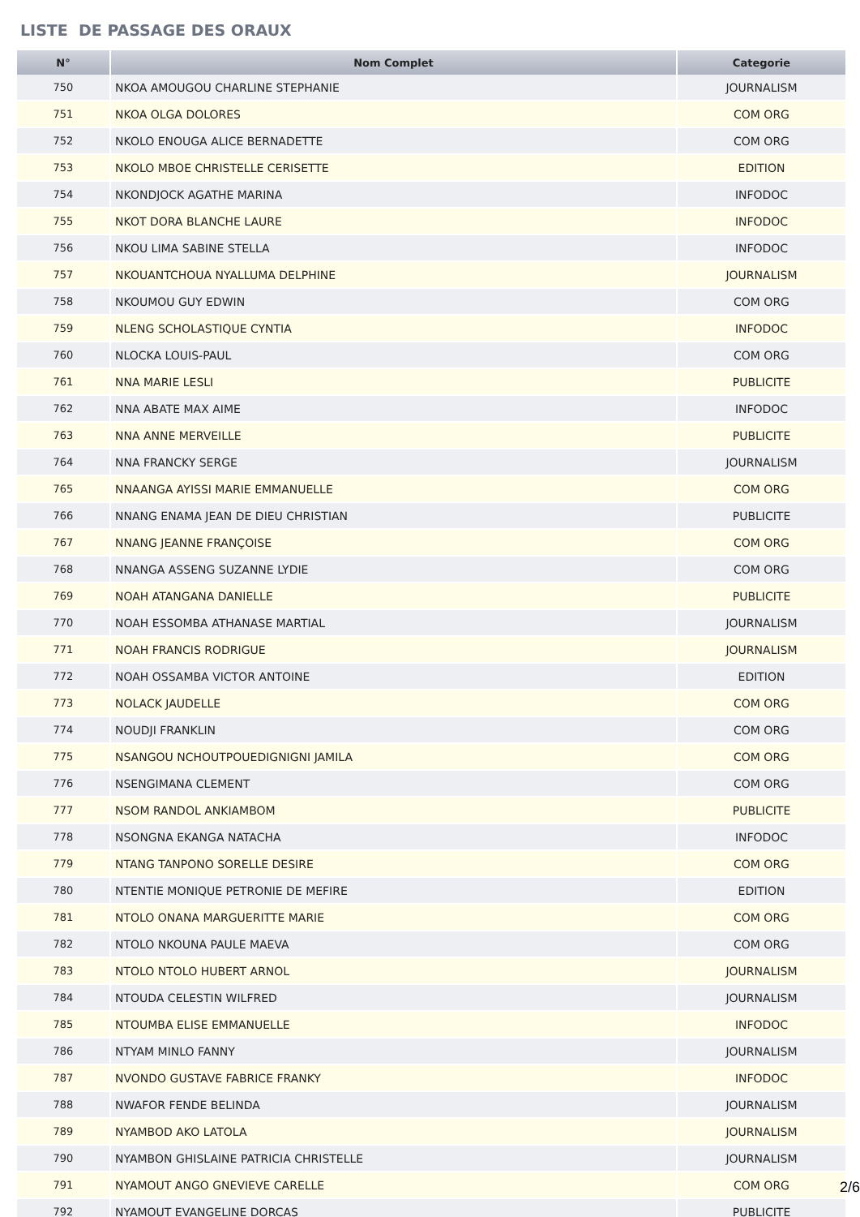LISTE DE PASSAGE DES ORAUX
| N° | Nom Complet | Categorie |
| --- | --- | --- |
| 750 | NKOA AMOUGOU CHARLINE STEPHANIE | JOURNALISM |
| 751 | NKOA OLGA DOLORES | COM ORG |
| 752 | NKOLO ENOUGA ALICE BERNADETTE | COM ORG |
| 753 | NKOLO MBOE CHRISTELLE CERISETTE | EDITION |
| 754 | NKONDJOCK AGATHE MARINA | INFODOC |
| 755 | NKOT DORA BLANCHE LAURE | INFODOC |
| 756 | NKOU LIMA SABINE STELLA | INFODOC |
| 757 | NKOUANTCHOUA NYALLUMA DELPHINE | JOURNALISM |
| 758 | NKOUMOU GUY EDWIN | COM ORG |
| 759 | NLENG SCHOLASTIQUE CYNTIA | INFODOC |
| 760 | NLOCKA LOUIS-PAUL | COM ORG |
| 761 | NNA MARIE LESLI | PUBLICITE |
| 762 | NNA ABATE MAX AIME | INFODOC |
| 763 | NNA ANNE MERVEILLE | PUBLICITE |
| 764 | NNA FRANCKY SERGE | JOURNALISM |
| 765 | NNAANGA AYISSI MARIE EMMANUELLE | COM ORG |
| 766 | NNANG ENAMA JEAN DE DIEU CHRISTIAN | PUBLICITE |
| 767 | NNANG JEANNE FRANÇOISE | COM ORG |
| 768 | NNANGA ASSENG SUZANNE LYDIE | COM ORG |
| 769 | NOAH ATANGANA DANIELLE | PUBLICITE |
| 770 | NOAH ESSOMBA ATHANASE MARTIAL | JOURNALISM |
| 771 | NOAH FRANCIS RODRIGUE | JOURNALISM |
| 772 | NOAH OSSAMBA VICTOR ANTOINE | EDITION |
| 773 | NOLACK JAUDELLE | COM ORG |
| 774 | NOUDJI FRANKLIN | COM ORG |
| 775 | NSANGOU NCHOUTPOUEDIGNIGNI JAMILA | COM ORG |
| 776 | NSENGIMANA CLEMENT | COM ORG |
| 777 | NSOM RANDOL ANKIAMBOM | PUBLICITE |
| 778 | NSONGNA EKANGA NATACHA | INFODOC |
| 779 | NTANG TANPONO SORELLE DESIRE | COM ORG |
| 780 | NTENTIE MONIQUE PETRONIE DE MEFIRE | EDITION |
| 781 | NTOLO ONANA MARGUERITTE MARIE | COM ORG |
| 782 | NTOLO NKOUNA PAULE MAEVA | COM ORG |
| 783 | NTOLO NTOLO HUBERT ARNOL | JOURNALISM |
| 784 | NTOUDA CELESTIN WILFRED | JOURNALISM |
| 785 | NTOUMBA ELISE EMMANUELLE | INFODOC |
| 786 | NTYAM MINLO FANNY | JOURNALISM |
| 787 | NVONDO GUSTAVE FABRICE FRANKY | INFODOC |
| 788 | NWAFOR FENDE BELINDA | JOURNALISM |
| 789 | NYAMBOD AKO LATOLA | JOURNALISM |
| 790 | NYAMBON GHISLAINE PATRICIA CHRISTELLE | JOURNALISM |
| 791 | NYAMOUT ANGO GNEVIEVE CARELLE | COM ORG |
| 792 | NYAMOUT EVANGELINE DORCAS | PUBLICITE |
2/6